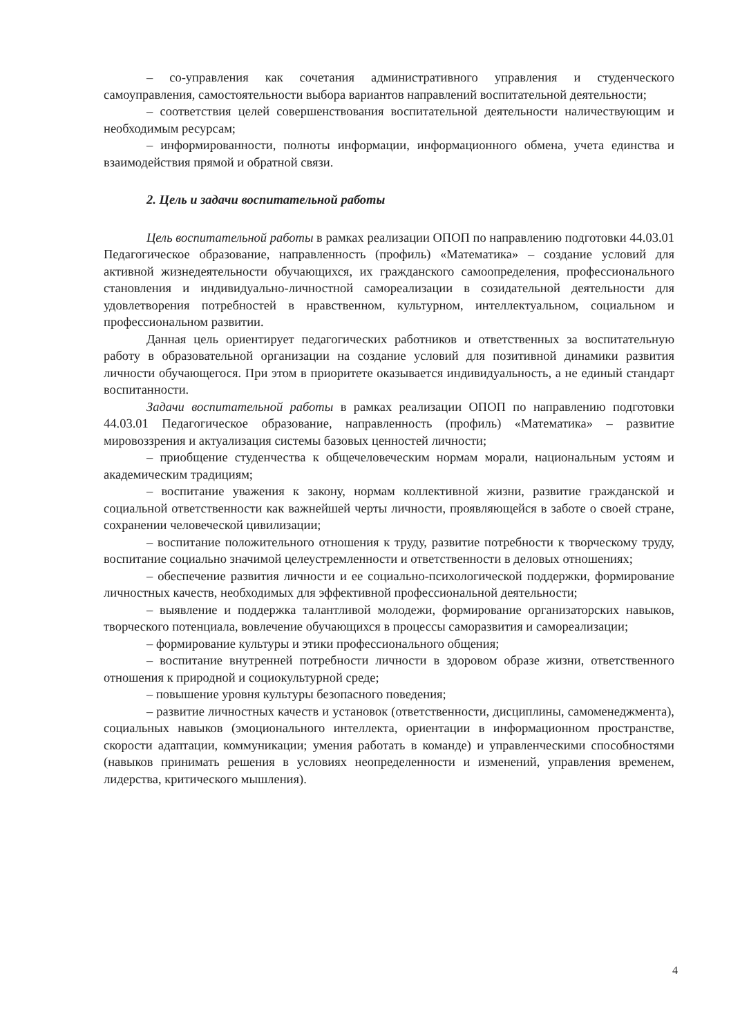– со-управления как сочетания административного управления и студенческого самоуправления, самостоятельности выбора вариантов направлений воспитательной деятельности;
– соответствия целей совершенствования воспитательной деятельности наличествующим и необходимым ресурсам;
– информированности, полноты информации, информационного обмена, учета единства и взаимодействия прямой и обратной связи.
2. Цель и задачи воспитательной работы
Цель воспитательной работы в рамках реализации ОПОП по направлению подготовки 44.03.01 Педагогическое образование, направленность (профиль) «Математика» – создание условий для активной жизнедеятельности обучающихся, их гражданского самоопределения, профессионального становления и индивидуально-личностной самореализации в созидательной деятельности для удовлетворения потребностей в нравственном, культурном, интеллектуальном, социальном и профессиональном развитии.
Данная цель ориентирует педагогических работников и ответственных за воспитательную работу в образовательной организации на создание условий для позитивной динамики развития личности обучающегося. При этом в приоритете оказывается индивидуальность, а не единый стандарт воспитанности.
Задачи воспитательной работы в рамках реализации ОПОП по направлению подготовки 44.03.01 Педагогическое образование, направленность (профиль) «Математика» – развитие мировоззрения и актуализация системы базовых ценностей личности;
– приобщение студенчества к общечеловеческим нормам морали, национальным устоям и академическим традициям;
– воспитание уважения к закону, нормам коллективной жизни, развитие гражданской и социальной ответственности как важнейшей черты личности, проявляющейся в заботе о своей стране, сохранении человеческой цивилизации;
– воспитание положительного отношения к труду, развитие потребности к творческому труду, воспитание социально значимой целеустремленности и ответственности в деловых отношениях;
– обеспечение развития личности и ее социально-психологической поддержки, формирование личностных качеств, необходимых для эффективной профессиональной деятельности;
– выявление и поддержка талантливой молодежи, формирование организаторских навыков, творческого потенциала, вовлечение обучающихся в процессы саморазвития и самореализации;
– формирование культуры и этики профессионального общения;
– воспитание внутренней потребности личности в здоровом образе жизни, ответственного отношения к природной и социокультурной среде;
– повышение уровня культуры безопасного поведения;
– развитие личностных качеств и установок (ответственности, дисциплины, самоменеджмента), социальных навыков (эмоционального интеллекта, ориентации в информационном пространстве, скорости адаптации, коммуникации; умения работать в команде) и управленческими способностями (навыков принимать решения в условиях неопределенности и изменений, управления временем, лидерства, критического мышления).
4